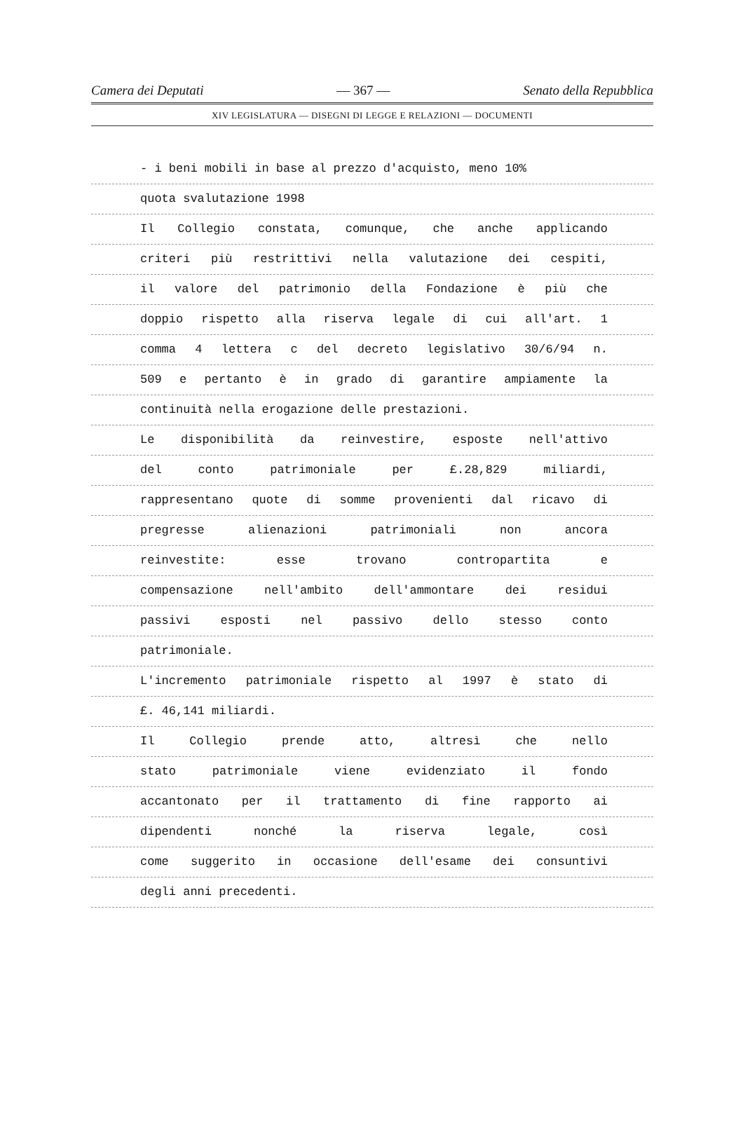Camera dei Deputati — 367 — Senato della Repubblica
XIV LEGISLATURA — DISEGNI DI LEGGE E RELAZIONI — DOCUMENTI
- i beni mobili in base al prezzo d'acquisto, meno 10%
quota svalutazione 1998
Il Collegio constata, comunque, che anche applicando
criteri più restrittivi nella valutazione dei cespiti,
il valore del patrimonio della Fondazione è più che
doppio rispetto alla riserva legale di cui all'art. 1
comma 4 lettera c del decreto legislativo 30/6/94 n.
509 e pertanto è in grado di garantire ampiamente la
continuità nella erogazione delle prestazioni.
Le disponibilità da reinvestire, esposte nell'attivo
del conto patrimoniale per £.28,829 miliardi,
rappresentano quote di somme provenienti dal ricavo di
pregresse alienazioni patrimoniali non ancora
reinvestite: esse trovano contropartita e
compensazione nell'ambito dell'ammontare dei residui
passivi esposti nel passivo dello stesso conto
patrimoniale.
L'incremento patrimoniale rispetto al 1997 è stato di
£. 46,141 miliardi.
Il Collegio prende atto, altresì che nello
stato patrimoniale viene evidenziato il fondo
accantonato per il trattamento di fine rapporto ai
dipendenti nonché la riserva legale, così
come suggerito in occasione dell'esame dei consuntivi
degli anni precedenti.